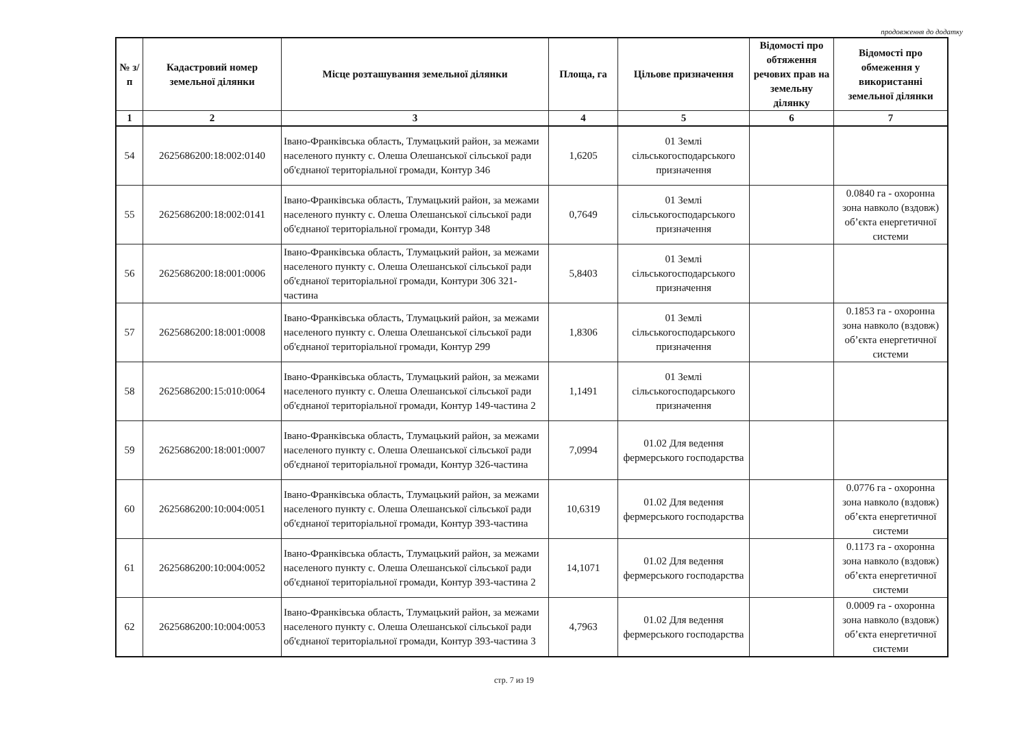продовження до додатку
| № з/п | Кадастровий номер земельної ділянки | Місце розташування земельної ділянки | Площа, га | Цільове призначення | Відомості про обтяження речових прав на земельну ділянку | Відомості про обмеження у використанні земельної ділянки |
| --- | --- | --- | --- | --- | --- | --- |
| 1 | 2 | 3 | 4 | 5 | 6 | 7 |
| 54 | 2625686200:18:002:0140 | Івано-Франківська область, Тлумацький район, за межами населеного пункту с. Олеша Олешанської сільської ради об'єднаної територіальної громади, Контур 346 | 1,6205 | 01 Землі сільськогосподарського призначення | | |
| 55 | 2625686200:18:002:0141 | Івано-Франківська область, Тлумацький район, за межами населеного пункту с. Олеша Олешанської сільської ради об'єднаної територіальної громади, Контур 348 | 0,7649 | 01 Землі сільськогосподарського призначення | | 0.0840 га - охоронна зона навколо (вздовж) об’єкта енергетичної системи |
| 56 | 2625686200:18:001:0006 | Івано-Франківська область, Тлумацький район, за межами населеного пункту с. Олеша Олешанської сільської ради об'єднаної територіальної громади, Контури 306 321-частина | 5,8403 | 01 Землі сільськогосподарського призначення | | |
| 57 | 2625686200:18:001:0008 | Івано-Франківська область, Тлумацький район, за межами населеного пункту с. Олеша Олешанської сільської ради об'єднаної територіальної громади, Контур 299 | 1,8306 | 01 Землі сільськогосподарського призначення | | 0.1853 га - охоронна зона навколо (вздовж) об’єкта енергетичної системи |
| 58 | 2625686200:15:010:0064 | Івано-Франківська область, Тлумацький район, за межами населеного пункту с. Олеша Олешанської сільської ради об'єднаної територіальної громади, Контур 149-частина 2 | 1,1491 | 01 Землі сільськогосподарського призначення | | |
| 59 | 2625686200:18:001:0007 | Івано-Франківська область, Тлумацький район, за межами населеного пункту с. Олеша Олешанської сільської ради об'єднаної територіальної громади, Контур 326-частина | 7,0994 | 01.02 Для ведення фермерського господарства | | |
| 60 | 2625686200:10:004:0051 | Івано-Франківська область, Тлумацький район, за межами населеного пункту с. Олеша Олешанської сільської ради об'єднаної територіальної громади, Контур 393-частина | 10,6319 | 01.02 Для ведення фермерського господарства | | 0.0776 га - охоронна зона навколо (вздовж) об’єкта енергетичної системи |
| 61 | 2625686200:10:004:0052 | Івано-Франківська область, Тлумацький район, за межами населеного пункту с. Олеша Олешанської сільської ради об'єднаної територіальної громади, Контур 393-частина 2 | 14,1071 | 01.02 Для ведення фермерського господарства | | 0.1173 га - охоронна зона навколо (вздовж) об’єкта енергетичної системи |
| 62 | 2625686200:10:004:0053 | Івано-Франківська область, Тлумацький район, за межами населеного пункту с. Олеша Олешанської сільської ради об'єднаної територіальної громади, Контур 393-частина 3 | 4,7963 | 01.02 Для ведення фермерського господарства | | 0.0009 га - охоронна зона навколо (вздовж) об’єкта енергетичної системи |
стр. 7 из 19